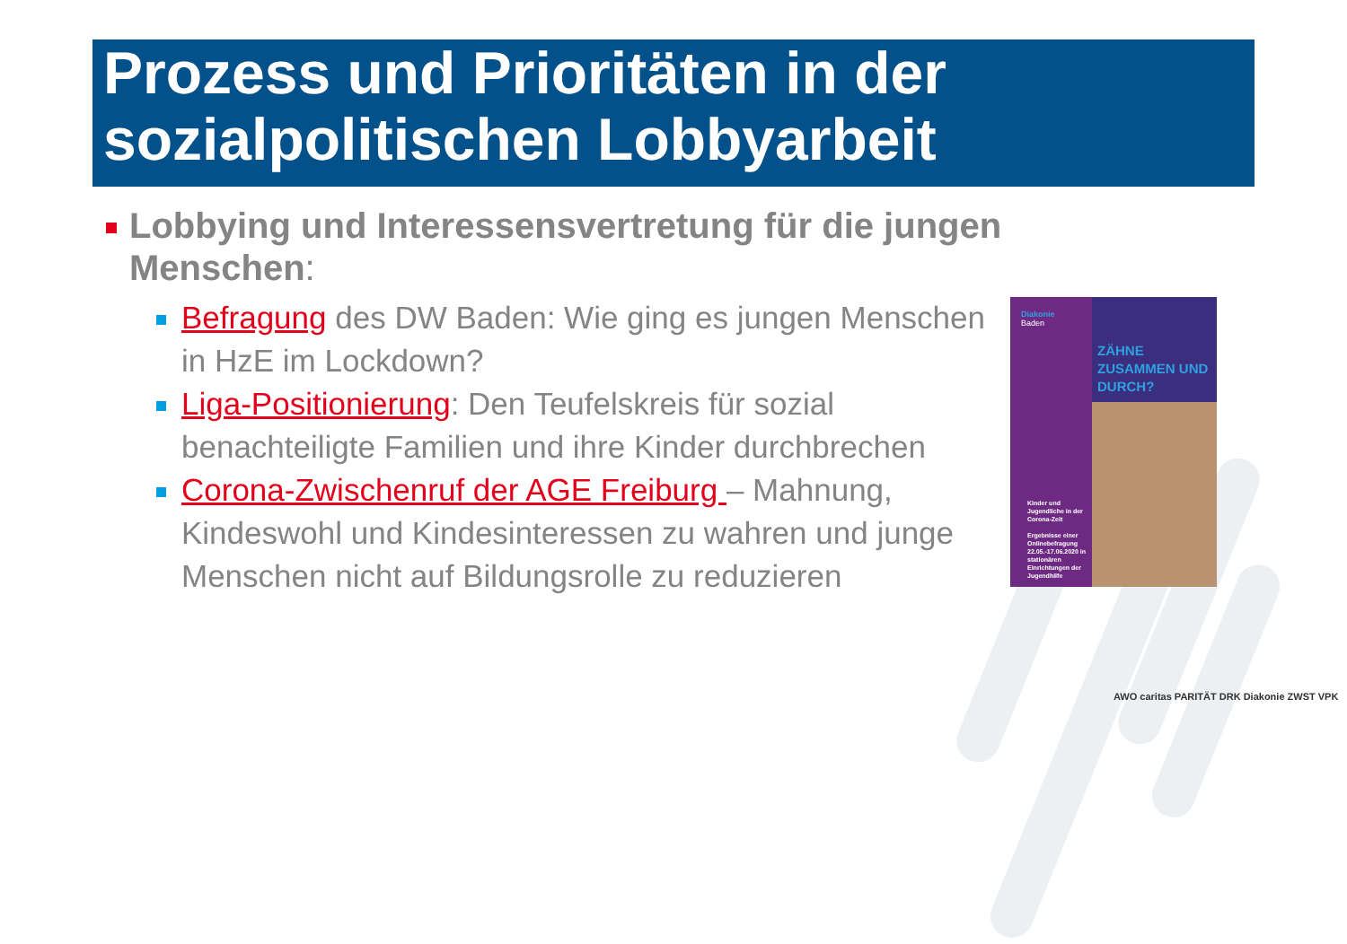Prozess und Prioritäten in der sozialpolitischen Lobbyarbeit
Lobbying und Interessensvertretung für die jungen
Menschen:
Befragung des DW Baden: Wie ging es jungen Menschen in HzE im Lockdown?
Liga-Positionierung: Den Teufelskreis für sozial benachteiligte Familien und ihre Kinder durchbrechen
Corona-Zwischenruf der AGE Freiburg – Mahnung, Kindeswohl und Kindesinteressen zu wahren und junge Menschen nicht auf Bildungsrolle zu reduzieren
ZÄHNE ZUSAMMEN UND DURCH?
Diakonie
Baden
Kinder und Jugendliche in der Corona-Zeit
Ergebnisse einer Onlinebefragung 22.05.-17.06.2020 in stationären Einrichtungen der Jugendhilfe
AWO caritas PARITÄT DRK Diakonie ZWST VPK